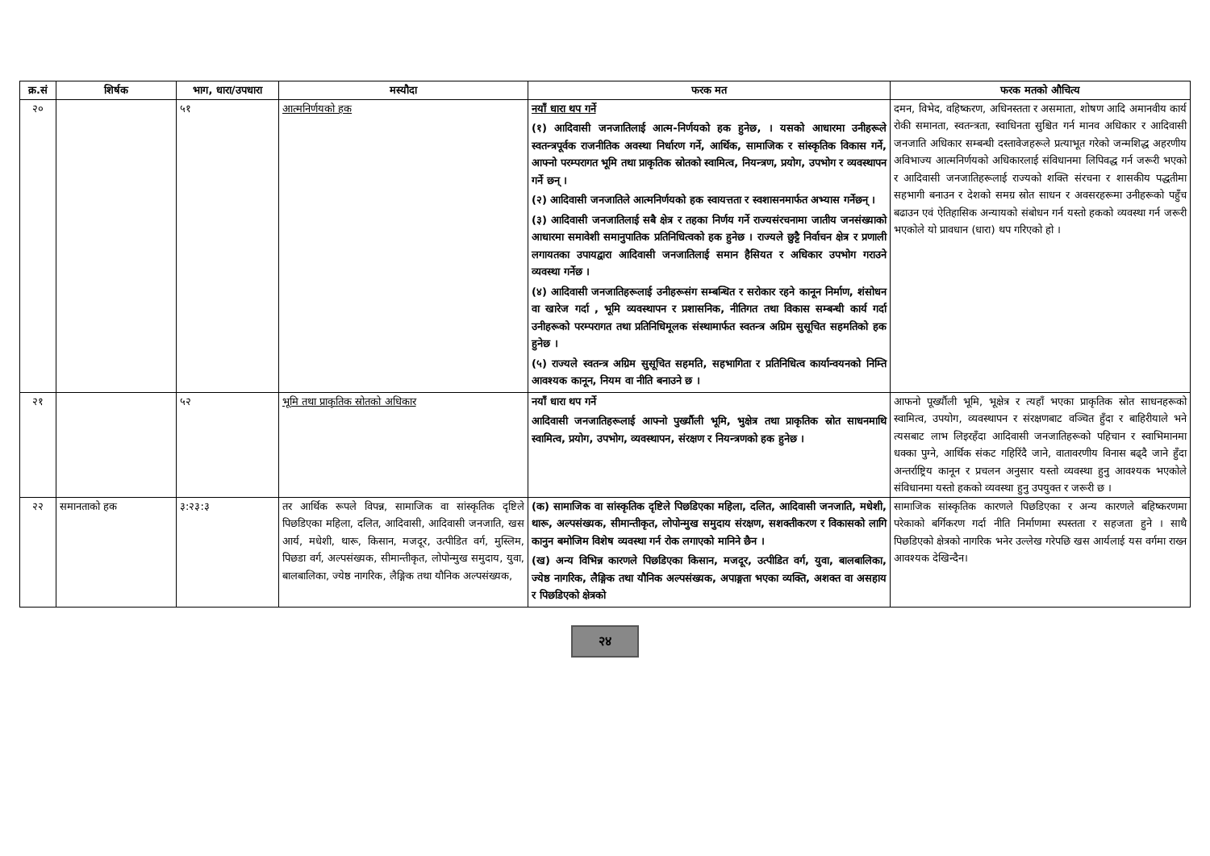| क्र.सं | शिर्षक | भाग, धारा/उपधारा | मस्यौदा | फरक मत | फरक मतको औचित्य |
| --- | --- | --- | --- | --- | --- |
| २० | | ५१ | आत्मनिर्णयको हक | नयाँ धारा थप गर्ने (१) आदिवासी जनजातिलाई आत्म-निर्णयको हक हुनेछ, । यसको आधारमा उनीहरूले स्वतन्त्रपूर्वक राजनीतिक अवस्था निर्धारण गर्ने, आर्थिक, सामाजिक र सांस्कृतिक विकास गर्ने, आफ्नो परम्परागत भूमि तथा प्राकृतिक स्रोतको स्वामित्व, नियन्त्रण, प्रयोग, उपभोग र व्यवस्थापन गर्ने छन् । (२) आदिवासी जनजातिले आत्मनिर्णयको हक स्वायत्तता र स्वशासनमार्फत अभ्यास गर्नेछन् । (३) आदिवासी जनजातिलाई सबै क्षेत्र र तहका निर्णय गर्ने राज्यसंरचनामा जातीय जनसंख्याको आधारमा समावेशी समानुपातिक प्रतिनिधित्वको हक हुनेछ । राज्यले छुट्टै निर्वाचन क्षेत्र र प्रणाली लगायतका उपायद्वारा आदिवासी जनजातिलाई समान हैसियत र अधिकार उपभोग गराउने व्यवस्था गर्नेछ । (४) आदिवासी जनजातिहरूलाई उनीहरूसंग सम्बन्धित र सरोकार रहने कानून निर्माण, शंसोधन वा खारेज गर्दा , भूमि व्यवस्थापन र प्रशासनिक, नीतिगत तथा विकास सम्बन्धी कार्य गर्दा उनीहरूको परम्परागत तथा प्रतिनिधिमूलक संस्थामार्फत स्वतन्त्र अग्रिम सुसूचित सहमतिको हक हुनेछ । (५) राज्यले स्वतन्त्र अग्रिम सुसूचित सहमति, सहभागिता र प्रतिनिधित्व कार्यान्वयनको निम्ति आवश्यक कानून, नियम वा नीति बनाउने छ । | दमन, विभेद, वहिष्करण, अधिनस्तता र असमाता, शोषण आदि अमानवीय कार्य रोकी समानता, स्वतन्त्रता, स्वाधिनता सुश्चित गर्न मानव अधिकार र आदिवासी जनजाति अधिकार सम्बन्धी दस्तावेजहरूले प्रत्याभूत गरेको जन्मशिद्ध अहरणीय अविभाज्य आत्मनिर्णयको अधिकारलाई संविधानमा लिपिवद्ध गर्न जरूरी भएको र आदिवासी जनजातिहरूलाई राज्यको शक्ति संरचना र शासकीय पद्धतीमा सहभागी बनाउन र देशको समग्र स्रोत साधन र अवसरहरूमा उनीहरूको पहुँच बढाउन एवं ऐतिहासिक अन्यायको संबोधन गर्न यस्तो हकको व्यवस्था गर्न जरूरी भएकोले यो प्रावधान (धारा) थप गरिएको हो । |
| २१ | | ५२ | भूमि तथा प्राकृतिक स्रोतको अधिकार | नयाँ धारा थप गर्ने आदिवासी जनजातिहरूलाई आफ्नो पुर्ख्यौली भूमि, भुक्षेत्र तथा प्राकृतिक स्रोत साधनमाथि स्वामित्व, प्रयोग, उपभोग, व्यवस्थापन, संरक्षण र नियन्त्रणको हक हुनेछ । | आफनो पूर्ख्यौली भूमि, भूक्षेत्र र त्यहाँ भएका प्राकृतिक स्रोत साधनहरूको स्वामित्व, उपयोग, व्यवस्थापन र संरक्षणबाट वञ्चित हुँदा र बाहिरीयाले भने त्यसबाट लाभ लिइरहँदा आदिवासी जनजातिहरूको पहिचान र स्वाभिमानमा धक्का पुग्ने, आर्थिक संकट गहिरिंदै जाने, वातावरणीय विनास बढ्दै जाने हुँदा अन्तर्राष्ट्रिय कानून र प्रचलन अनुसार यस्तो व्यवस्था हुनु आवश्यक भएकोले संविधानमा यस्तो हकको व्यवस्था हुनु उपयुक्त र जरूरी छ । |
| २२ | समानताको हक | ३:२३:३ | तर आर्थिक रूपले विपन्न, सामाजिक वा सांस्कृतिक दृष्टिले पिछडिएका महिला, दलित, आदिवासी, आदिवासी जनजाति, खस आर्य, मधेशी, थारू, किसान, मजदूर, उत्पीडित वर्ग, मुस्लिम, पिछडा वर्ग, अल्पसंख्यक, सीमान्तीकृत, लोपोन्मुख समुदाय, युवा, बालबालिका, ज्येष्ठ नागरिक, लैङ्गिक तथा यौनिक अल्पसंख्यक, | (क) सामाजिक वा सांस्कृतिक दृष्टिले पिछडिएका महिला, दलित, आदिवासी जनजाति, मधेशी, थारू, अल्पसंख्यक, सीमान्तीकृत, लोपोन्मुख समुदाय संरक्षण, सशक्तीकरण र विकासको लागि कानुन बमोजिम विशेष व्यवस्था गर्न रोक लगाएको मानिने छैन । (ख) अन्य विभिन्न कारणले पिछडिएका किसान, मजदूर, उत्पीडित वर्ग, युवा, बालबालिका, ज्येष्ठ नागरिक, लैङ्गिक तथा यौनिक अल्पसंख्यक, अपाङ्गता भएका व्यक्ति, अशक्त वा असहाय र पिछडिएको क्षेत्रको | सामाजिक सांस्कृतिक कारणले पिछडिएका र अन्य कारणले बहिष्करणमा परेकाको बर्गिकरण गर्दा नीति निर्माणमा स्पस्तता र सहजता हुने । साथै पिछडिएको क्षेत्रको नागरिक भनेर उल्लेख गरेपछि खस आर्यलाई यस वर्गमा राख्न आवश्यक देखिन्दैन। |
२४